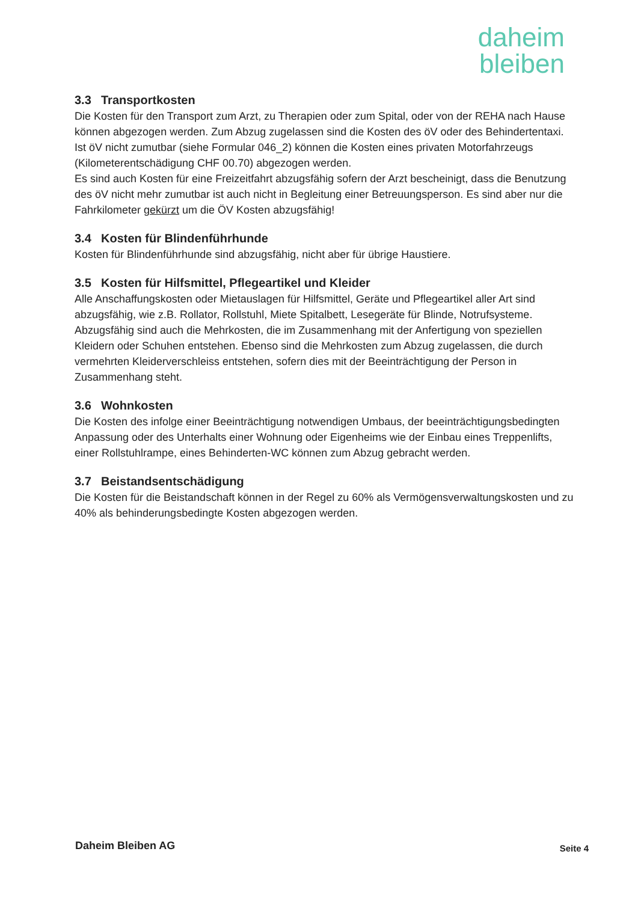daheim
bleiben
3.3 Transportkosten
Die Kosten für den Transport zum Arzt, zu Therapien oder zum Spital, oder von der REHA nach Hause können abgezogen werden. Zum Abzug zugelassen sind die Kosten des öV oder des Behindertentaxi. Ist öV nicht zumutbar (siehe Formular 046_2) können die Kosten eines privaten Motorfahrzeugs (Kilometerentschädigung CHF 00.70) abgezogen werden.
Es sind auch Kosten für eine Freizeitfahrt abzugsfähig sofern der Arzt bescheinigt, dass die Benutzung des öV nicht mehr zumutbar ist auch nicht in Begleitung einer Betreuungsperson. Es sind aber nur die Fahrkilometer gekürzt um die ÖV Kosten abzugsfähig!
3.4 Kosten für Blindenführhunde
Kosten für Blindenführhunde sind abzugsfähig, nicht aber für übrige Haustiere.
3.5 Kosten für Hilfsmittel, Pflegeartikel und Kleider
Alle Anschaffungskosten oder Mietauslagen für Hilfsmittel, Geräte und Pflegeartikel aller Art sind abzugsfähig, wie z.B. Rollator, Rollstuhl, Miete Spitalbett, Lesegeräte für Blinde, Notrufsysteme.
Abzugsfähig sind auch die Mehrkosten, die im Zusammenhang mit der Anfertigung von speziellen Kleidern oder Schuhen entstehen. Ebenso sind die Mehrkosten zum Abzug zugelassen, die durch vermehrten Kleiderverschleiss entstehen, sofern dies mit der Beeinträchtigung der Person in Zusammenhang steht.
3.6 Wohnkosten
Die Kosten des infolge einer Beeinträchtigung notwendigen Umbaus, der beeinträchtigungsbedingten Anpassung oder des Unterhalts einer Wohnung oder Eigenheims wie der Einbau eines Treppenlifts, einer Rollstuhlrampe, eines Behinderten-WC können zum Abzug gebracht werden.
3.7 Beistandsentschädigung
Die Kosten für die Beistandschaft können in der Regel zu 60% als Vermögensverwaltungskosten und zu 40% als behinderungsbedingte Kosten abgezogen werden.
Daheim Bleiben AG Seite 4